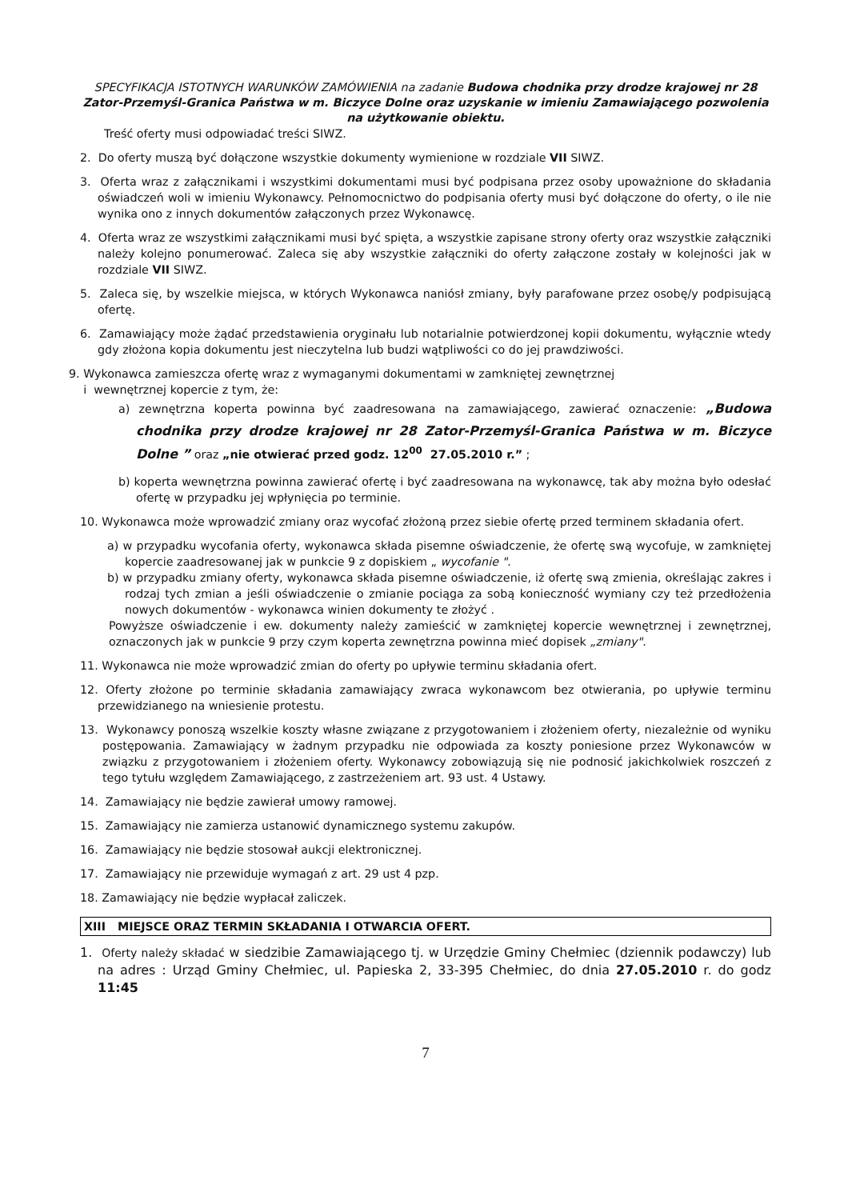SPECYFIKACJA ISTOTNYCH WARUNKÓW ZAMÓWIENIA na zadanie Budowa chodnika przy drodze krajowej nr 28 Zator-Przemyśl-Granica Państwa w m. Biczyce Dolne oraz uzyskanie w imieniu Zamawiającego pozwolenia na użytkowanie obiektu.
Treść oferty musi odpowiadać treści SIWZ.
2. Do oferty muszą być dołączone wszystkie dokumenty wymienione w rozdziale VII SIWZ.
3. Oferta wraz z załącznikami i wszystkimi dokumentami musi być podpisana przez osoby upoważnione do składania oświadczeń woli w imieniu Wykonawcy. Pełnomocnictwo do podpisania oferty musi być dołączone do oferty, o ile nie wynika ono z innych dokumentów załączonych przez Wykonawcę.
4. Oferta wraz ze wszystkimi załącznikami musi być spięta, a wszystkie zapisane strony oferty oraz wszystkie załączniki należy kolejno ponumerować. Zaleca się aby wszystkie załączniki do oferty załączone zostały w kolejności jak w rozdziale VII SIWZ.
5. Zaleca się, by wszelkie miejsca, w których Wykonawca naniósł zmiany, były parafowane przez osobę/y podpisującą ofertę.
6. Zamawiający może żądać przedstawienia oryginału lub notarialnie potwierdzonej kopii dokumentu, wyłącznie wtedy gdy złożona kopia dokumentu jest nieczytelna lub budzi wątpliwości co do jej prawdziwości.
9. Wykonawca zamieszcza ofertę wraz z wymaganymi dokumentami w zamkniętej zewnętrznej
i wewnętrznej kopercie z tym, że:
a) zewnętrzna koperta powinna być zaadresowana na zamawiającego, zawierać oznaczenie: „Budowa chodnika przy drodze krajowej nr 28 Zator-Przemyśl-Granica Państwa w m. Biczyce Dolne ” oraz „nie otwierać przed godz. 12<sup>00</sup> 27.05.2010 r.” ;
b) koperta wewnętrzna powinna zawierać ofertę i być zaadresowana na wykonawcę, tak aby można było odesłać ofertę w przypadku jej wpłynięcia po terminie.
10. Wykonawca może wprowadzić zmiany oraz wycofać złożoną przez siebie ofertę przed terminem składania ofert.
a) w przypadku wycofania oferty, wykonawca składa pisemne oświadczenie, że ofertę swą wycofuje, w zamkniętej kopercie zaadresowanej jak w punkcie 9 z dopiskiem „ wycofanie ".
b) w przypadku zmiany oferty, wykonawca składa pisemne oświadczenie, iż ofertę swą zmienia, określając zakres i rodzaj tych zmian a jeśli oświadczenie o zmianie pociąga za sobą konieczność wymiany czy też przedłożenia nowych dokumentów - wykonawca winien dokumenty te złożyć .
Powyższe oświadczenie i ew. dokumenty należy zamieścić w zamkniętej kopercie wewnętrznej i zewnętrznej, oznaczonych jak w punkcie 9 przy czym koperta zewnętrzna powinna mieć dopisek „zmiany".
11. Wykonawca nie może wprowadzić zmian do oferty po upływie terminu składania ofert.
12. Oferty złożone po terminie składania zamawiający zwraca wykonawcom bez otwierania, po upływie terminu przewidzianego na wniesienie protestu.
13. Wykonawcy ponoszą wszelkie koszty własne związane z przygotowaniem i złożeniem oferty, niezależnie od wyniku postępowania. Zamawiający w żadnym przypadku nie odpowiada za koszty poniesione przez Wykonawców w związku z przygotowaniem i złożeniem oferty. Wykonawcy zobowiązują się nie podnosić jakichkolwiek roszczeń z tego tytułu względem Zamawiającego, z zastrzeżeniem art. 93 ust. 4 Ustawy.
14. Zamawiający nie będzie zawierał umowy ramowej.
15. Zamawiający nie zamierza ustanowić dynamicznego systemu zakupów.
16. Zamawiający nie będzie stosował aukcji elektronicznej.
17. Zamawiający nie przewiduje wymagań z art. 29 ust 4 pzp.
18. Zamawiający nie będzie wypłacał zaliczek.
XIII MIEJSCE ORAZ TERMIN SKŁADANIA I OTWARCIA OFERT.
1. Oferty należy składać w siedzibie Zamawiającego tj. w Urzędzie Gminy Chełmiec (dziennik podawczy) lub na adres : Urząd Gminy Chełmiec, ul. Papieska 2, 33-395 Chełmiec, do dnia 27.05.2010 r. do godz 11:45
7